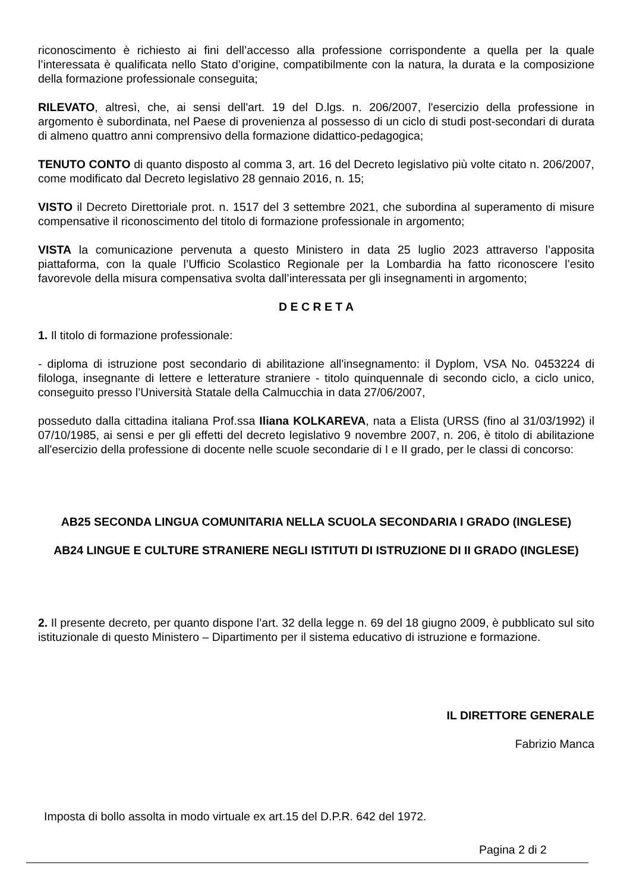riconoscimento è richiesto ai fini dell’accesso alla professione corrispondente a quella per la quale l’interessata è qualificata nello Stato d’origine, compatibilmente con la natura, la durata e la composizione della formazione professionale conseguita;
RILEVATO, altresì, che, ai sensi dell'art. 19 del D.lgs. n. 206/2007, l'esercizio della professione in argomento è subordinata, nel Paese di provenienza al possesso di un ciclo di studi post-secondari di durata di almeno quattro anni comprensivo della formazione didattico-pedagogica;
TENUTO CONTO di quanto disposto al comma 3, art. 16 del Decreto legislativo più volte citato n. 206/2007, come modificato dal Decreto legislativo 28 gennaio 2016, n. 15;
VISTO il Decreto Direttoriale prot. n. 1517 del 3 settembre 2021, che subordina al superamento di misure compensative il riconoscimento del titolo di formazione professionale in argomento;
VISTA la comunicazione pervenuta a questo Ministero in data 25 luglio 2023 attraverso l’apposita piattaforma, con la quale l’Ufficio Scolastico Regionale per la Lombardia ha fatto riconoscere l’esito favorevole della misura compensativa svolta dall’interessata per gli insegnamenti in argomento;
D E C R E T A
1. Il titolo di formazione professionale:
- diploma di istruzione post secondario di abilitazione all'insegnamento: il Dyplom, VSA No. 0453224 di filologa, insegnante di lettere e letterature straniere - titolo quinquennale di secondo ciclo, a ciclo unico, conseguito presso l’Università Statale della Calmucchia in data 27/06/2007,
posseduto dalla cittadina italiana Prof.ssa Iliana KOLKAREVA, nata a Elista (URSS (fino al 31/03/1992) il 07/10/1985, ai sensi e per gli effetti del decreto legislativo 9 novembre 2007, n. 206, è titolo di abilitazione all'esercizio della professione di docente nelle scuole secondarie di I e II grado, per le classi di concorso:
AB25 SECONDA LINGUA COMUNITARIA NELLA SCUOLA SECONDARIA I GRADO (INGLESE)
AB24 LINGUE E CULTURE STRANIERE NEGLI ISTITUTI DI ISTRUZIONE DI II GRADO (INGLESE)
2. Il presente decreto, per quanto dispone l’art. 32 della legge n. 69 del 18 giugno 2009, è pubblicato sul sito istituzionale di questo Ministero – Dipartimento per il sistema educativo di istruzione e formazione.
IL DIRETTORE GENERALE
Fabrizio Manca
Imposta di bollo assolta in modo virtuale ex art.15 del D.P.R. 642 del 1972.
Pagina 2 di 2